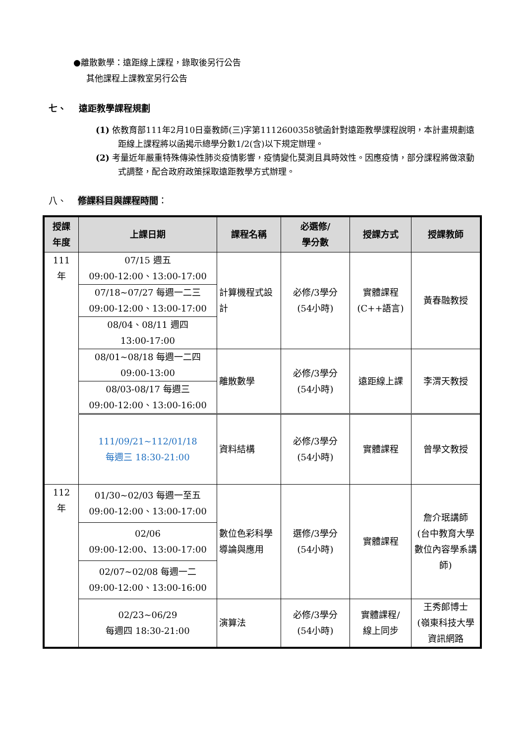●離散數學：遠距線上課程，錄取後另行公告
其他課程上課教室另行公告
七、 遠距教學課程規劃
(1) 依教育部111年2月10日臺教師(三)字第1112600358號函針對遠距教學課程說明，本計畫規劃遠距線上課程將以函揭示總學分數1/2(含)以下規定辦理。
(2) 考量近年嚴重特殊傳染性肺炎疫情影響，疫情變化莫測且具時效性。因應疫情，部分課程將做滾動式調整，配合政府政策採取遠距教學方式辦理。
八、 修課科目與課程時間：
| 授課 年度 | 上課日期 | 課程名稱 | 必選修/ 學分數 | 授課方式 | 授課教師 |
| --- | --- | --- | --- | --- | --- |
| 111 年 | 07/15 週五 09:00-12:00、13:00-17:00 | 計算機程式設計 | 必修/3學分 (54小時) | 實體課程 (C++語言) | 黃春融教授 |
| | 07/18~07/27 每週一二三 09:00-12:00、13:00-17:00 | | | | |
| | 08/04、08/11 週四 13:00-17:00 | | | | |
| | 08/01~08/18 每週一二四 09:00-13:00 | 離散數學 | 必修/3學分 (54小時) | 遠距線上課 | 李渭天教授 |
| | 08/03-08/17 每週三 09:00-12:00、13:00-16:00 | | | | |
| | 111/09/21~112/01/18 每週三 18:30-21:00 | 資料結構 | 必修/3學分 (54小時) | 實體課程 | 曾學文教授 |
| 112 年 | 01/30~02/03 每週一至五 09:00-12:00、13:00-17:00 | 數位色彩科學導論與應用 | 選修/3學分 (54小時) | 實體課程 | 詹介珉講師 (台中教育大學數位內容學系講師) |
| | 02/06 09:00-12:00、13:00-17:00 | | | | |
| | 02/07~02/08 每週一二 09:00-12:00、13:00-16:00 | | | | |
| | 02/23~06/29 每週四 18:30-21:00 | 演算法 | 必修/3學分 (54小時) | 實體課程/ 線上同步 | 王秀郎博士 (嶺東科技大學資訊網路 |